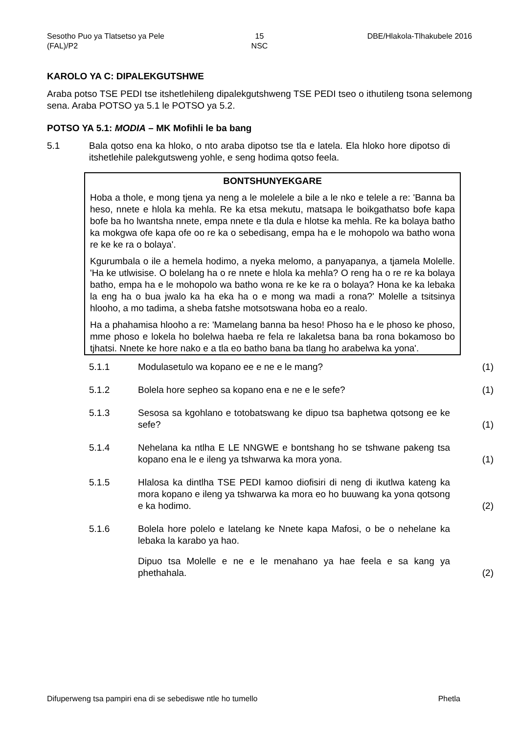Sesotho Puo ya Tlatsetso ya Pele (FAL)/P2
15
NSC
DBE/Hlakola-Tlhakubele 2016
KAROLO YA C: DIPALEKGUTSHWE
Araba potso TSE PEDI tse itshetlehileng dipalekgutshweng TSE PEDI tseo o ithutileng tsona selemong sena. Araba POTSO ya 5.1 le POTSO ya 5.2.
POTSO YA 5.1: MODIA – MK Mofihli le ba bang
5.1 Bala qotso ena ka hloko, o nto araba dipotso tse tla e latela. Ela hloko hore dipotso di itshetlehile palekgutsweng yohle, e seng hodima qotso feela.
BONTSHUNYEKGARE
Hoba a thole, e mong tjena ya neng a le molelele a bile a le nko e telele a re: 'Banna ba heso, nnete e hlola ka mehla. Re ka etsa mekutu, matsapa le boikgathatso bofe kapa bofe ba ho lwantsha nnete, empa nnete e tla dula e hlotse ka mehla. Re ka bolaya batho ka mokgwa ofe kapa ofe oo re ka o sebedisang, empa ha e le mohopolo wa batho wona re ke ke ra o bolaya'.
Kgurumbala o ile a hemela hodimo, a nyeka melomo, a panyapanya, a tjamela Molelle. 'Ha ke utlwisise. O bolelang ha o re nnete e hlola ka mehla? O reng ha o re re ka bolaya batho, empa ha e le mohopolo wa batho wona re ke ke ra o bolaya? Hona ke ka lebaka la eng ha o bua jwalo ka ha eka ha o e mong wa madi a rona?' Molelle a tsitsinya hlooho, a mo tadima, a sheba fatshe motsotswana hoba eo a realo.
Ha a phahamisa hlooho a re: 'Mamelang banna ba heso! Phoso ha e le phoso ke phoso, mme phoso e lokela ho bolelwa haeba re fela re lakaletsa bana ba rona bokamoso bo tjhatsi. Nnete ke hore nako e a tla eo batho bana ba tlang ho arabelwa ka yona'.
5.1.1
Modulasetulo wa kopano ee e ne e le mang?
(1)
5.1.2
Bolela hore sepheo sa kopano ena e ne e le sefe?
(1)
5.1.3
Sesosa sa kgohlano e totobatswang ke dipuo tsa baphetwa qotsong ee ke sefe?
(1)
5.1.4
Nehelana ka ntlha E LE NNGWE e bontshang ho se tshwane pakeng tsa kopano ena le e ileng ya tshwarwa ka mora yona.
(1)
5.1.5
Hlalosa ka dintlha TSE PEDI kamoo diofisiri di neng di ikutlwa kateng ka mora kopano e ileng ya tshwarwa ka mora eo ho buuwang ka yona qotsong e ka hodimo.
(2)
5.1.6
Bolela hore polelo e latelang ke Nnete kapa Mafosi, o be o nehelane ka lebaka la karabo ya hao.
Dipuo tsa Molelle e ne e le menahano ya hae feela e sa kang ya phethahala.
(2)
Difuperweng tsa pampiri ena di se sebediswe ntle ho tumello
Phetla